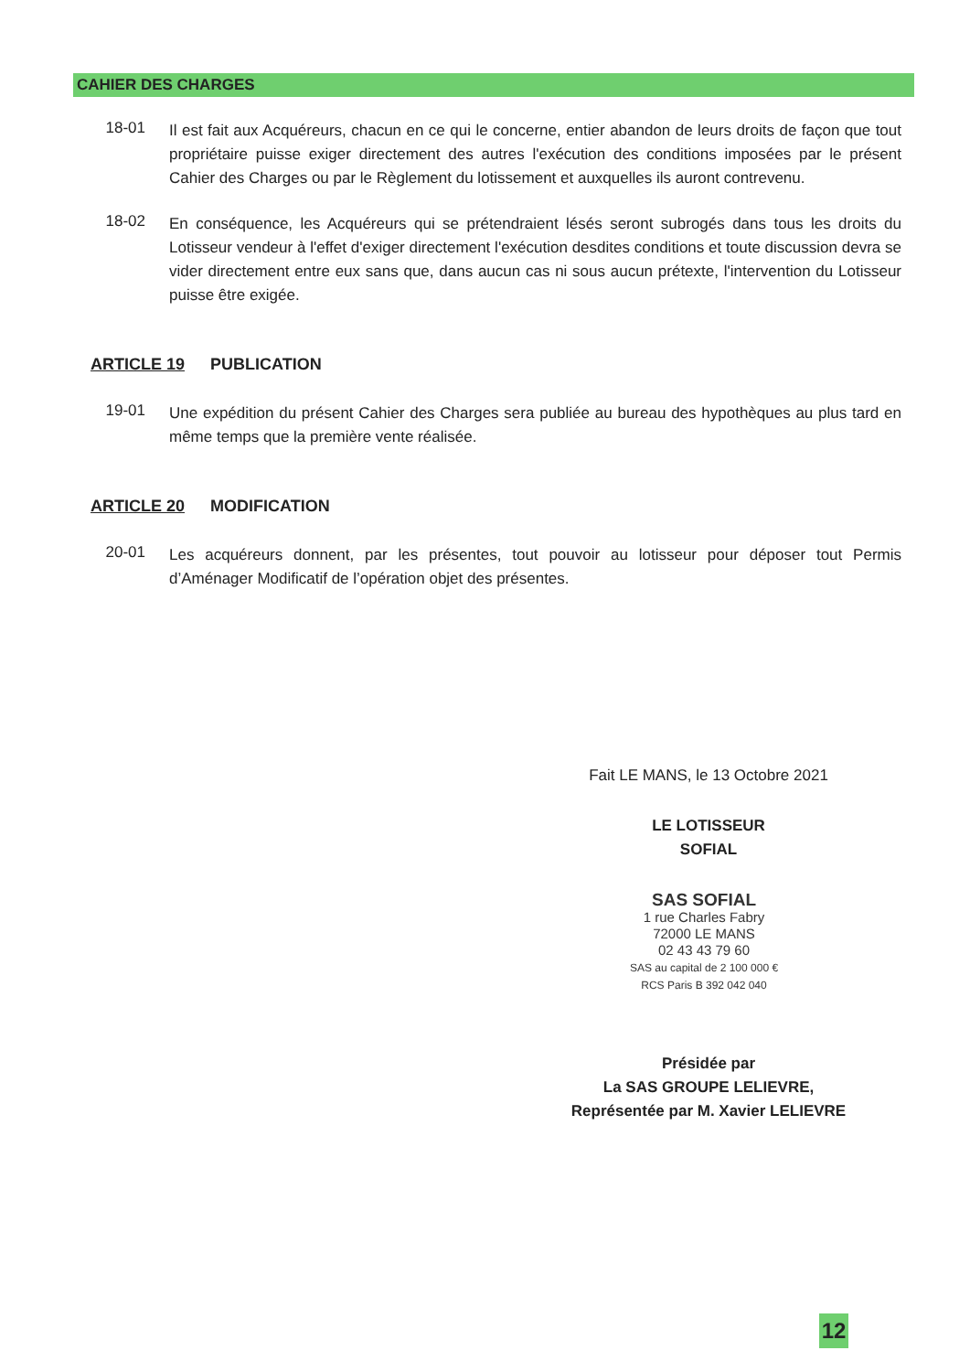CAHIER DES CHARGES
18-01
Il est fait aux Acquéreurs, chacun en ce qui le concerne, entier abandon de leurs droits de façon que tout propriétaire puisse exiger directement des autres l'exécution des conditions imposées par le présent Cahier des Charges ou par le Règlement du lotissement et auxquelles ils auront contrevenu.
18-02
En conséquence, les Acquéreurs qui se prétendraient lésés seront subrogés dans tous les droits du Lotisseur vendeur à l'effet d'exiger directement l'exécution desdites conditions et toute discussion devra se vider directement entre eux sans que, dans aucun cas ni sous aucun prétexte, l'intervention du Lotisseur puisse être exigée.
ARTICLE 19 PUBLICATION
19-01
Une expédition du présent Cahier des Charges sera publiée au bureau des hypothèques au plus tard en même temps que la première vente réalisée.
ARTICLE 20 MODIFICATION
20-01
Les acquéreurs donnent, par les présentes, tout pouvoir au lotisseur pour déposer tout Permis d’Aménager Modificatif de l’opération objet des présentes.
Fait LE MANS, le 13 Octobre 2021
LE LOTISSEUR
SOFIAL
SAS SOFIAL
1 rue Charles Fabry
72000 LE MANS
02 43 43 79 60
SAS au capital de 2 100 000 €
RCS Paris B 392 042 040
Présidée par
La SAS GROUPE LELIEVRE,
Représentée par M. Xavier LELIEVRE
12